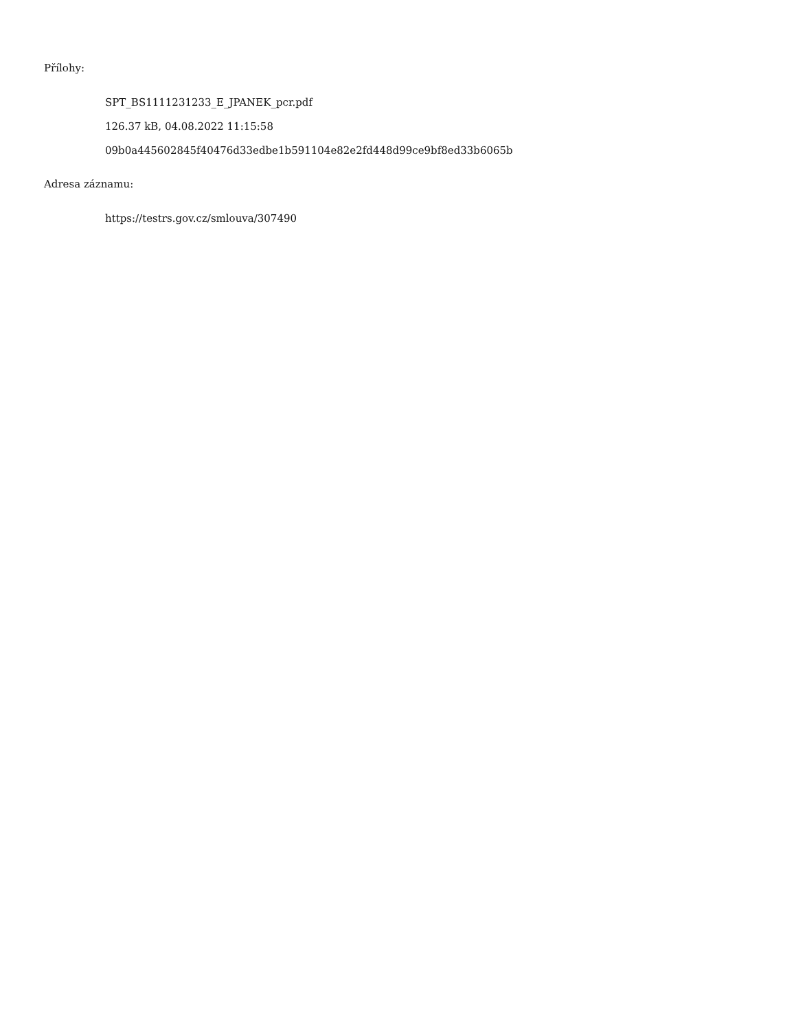Přílohy:
SPT_BS1111231233_E_JPANEK_pcr.pdf
126.37 kB, 04.08.2022 11:15:58
09b0a445602845f40476d33edbe1b591104e82e2fd448d99ce9bf8ed33b6065b
Adresa záznamu:
https://testrs.gov.cz/smlouva/307490